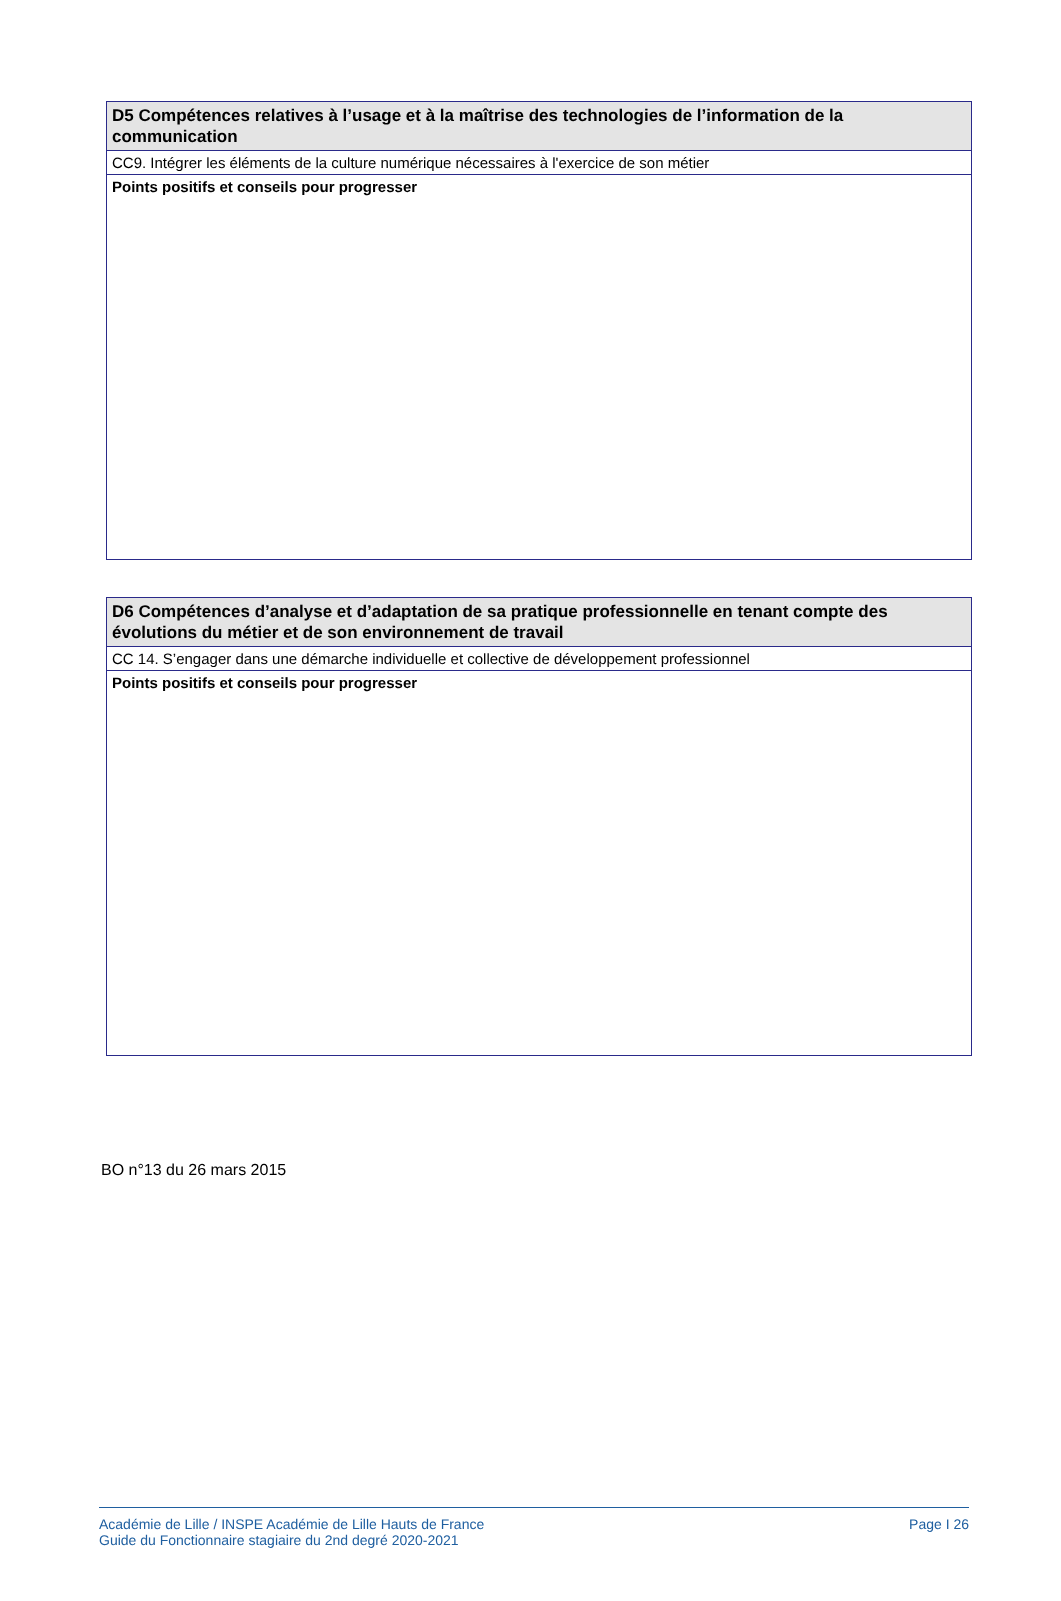| D5 Compétences relatives à l’usage et à la maîtrise des technologies de l’information de la communication |
| --- |
| CC9. Intégrer les éléments de la culture numérique nécessaires à l'exercice de son métier |
| Points positifs et conseils pour progresser |
| D6 Compétences d’analyse et d’adaptation de sa pratique professionnelle en tenant compte des évolutions du métier et de son environnement de travail |
| --- |
| CC 14. S’engager dans une démarche individuelle et collective de développement professionnel |
| Points positifs et conseils pour progresser |
BO n°13 du 26 mars 2015
Académie de Lille / INSPE Académie de Lille Hauts de France
Guide du Fonctionnaire stagiaire du 2nd degré 2020-2021
Page I 26